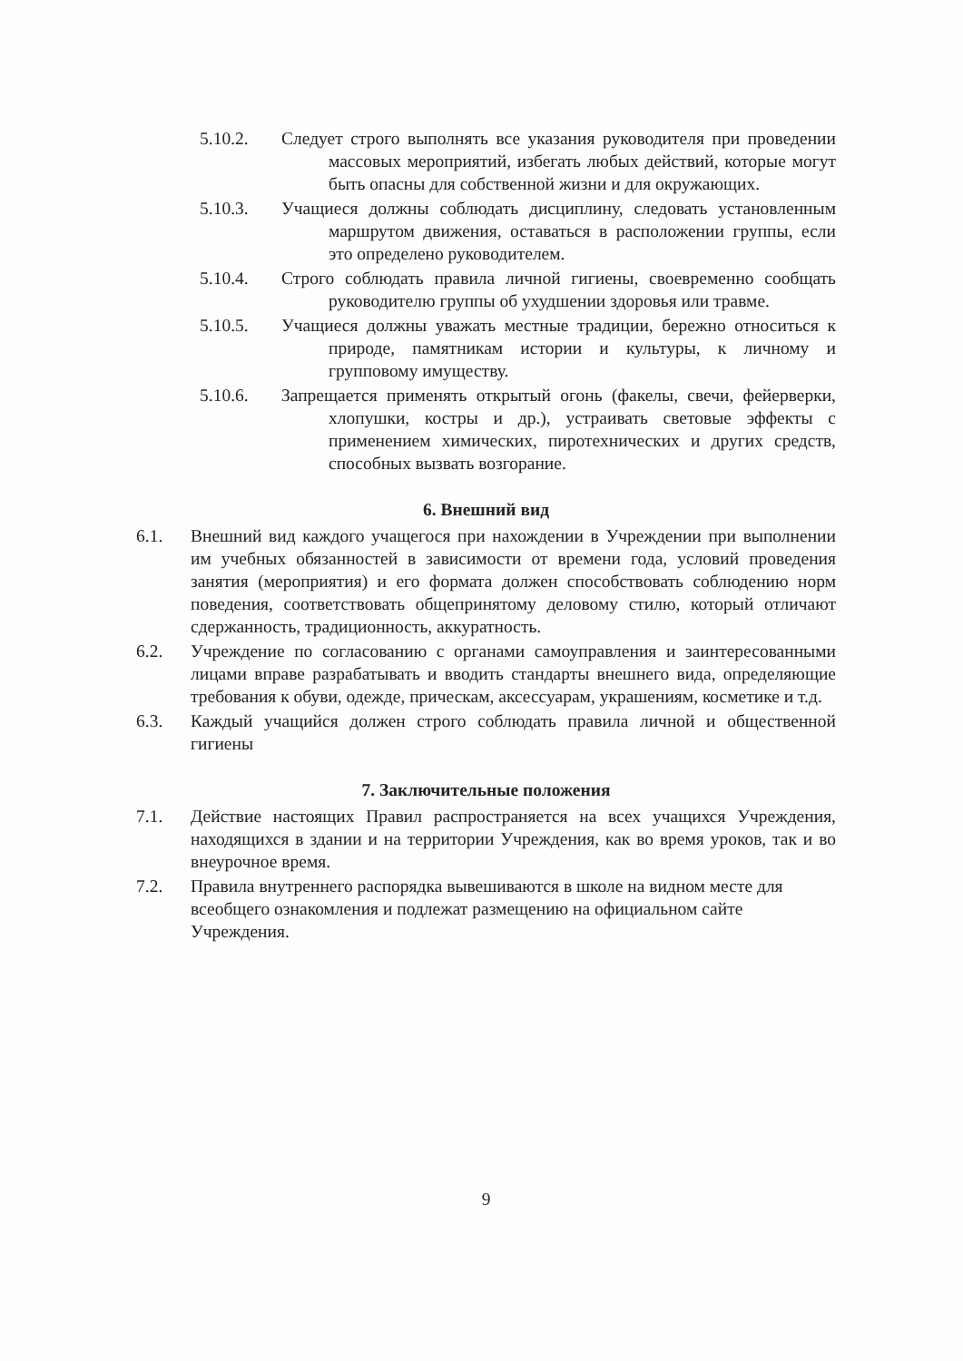5.10.2. Следует строго выполнять все указания руководителя при проведении массовых мероприятий, избегать любых действий, которые могут быть опасны для собственной жизни и для окружающих.
5.10.3. Учащиеся должны соблюдать дисциплину, следовать установленным маршрутом движения, оставаться в расположении группы, если это определено руководителем.
5.10.4. Строго соблюдать правила личной гигиены, своевременно сообщать руководителю группы об ухудшении здоровья или травме.
5.10.5. Учащиеся должны уважать местные традиции, бережно относиться к природе, памятникам истории и культуры, к личному и групповому имуществу.
5.10.6. Запрещается применять открытый огонь (факелы, свечи, фейерверки, хлопушки, костры и др.), устраивать световые эффекты с применением химических, пиротехнических и других средств, способных вызвать возгорание.
6. Внешний вид
6.1. Внешний вид каждого учащегося при нахождении в Учреждении при выполнении им учебных обязанностей в зависимости от времени года, условий проведения занятия (мероприятия) и его формата должен способствовать соблюдению норм поведения, соответствовать общепринятому деловому стилю, который отличают сдержанность, традиционность, аккуратность.
6.2. Учреждение по согласованию с органами самоуправления и заинтересованными лицами вправе разрабатывать и вводить стандарты внешнего вида, определяющие требования к обуви, одежде, прическам, аксессуарам, украшениям, косметике и т.д.
6.3. Каждый учащийся должен строго соблюдать правила личной и общественной гигиены
7. Заключительные положения
7.1. Действие настоящих Правил распространяется на всех учащихся Учреждения, находящихся в здании и на территории Учреждения, как во время уроков, так и во внеурочное время.
7.2. Правила внутреннего распорядка вывешиваются в школе на видном месте для всеобщего ознакомления и подлежат размещению на официальном сайте Учреждения.
9